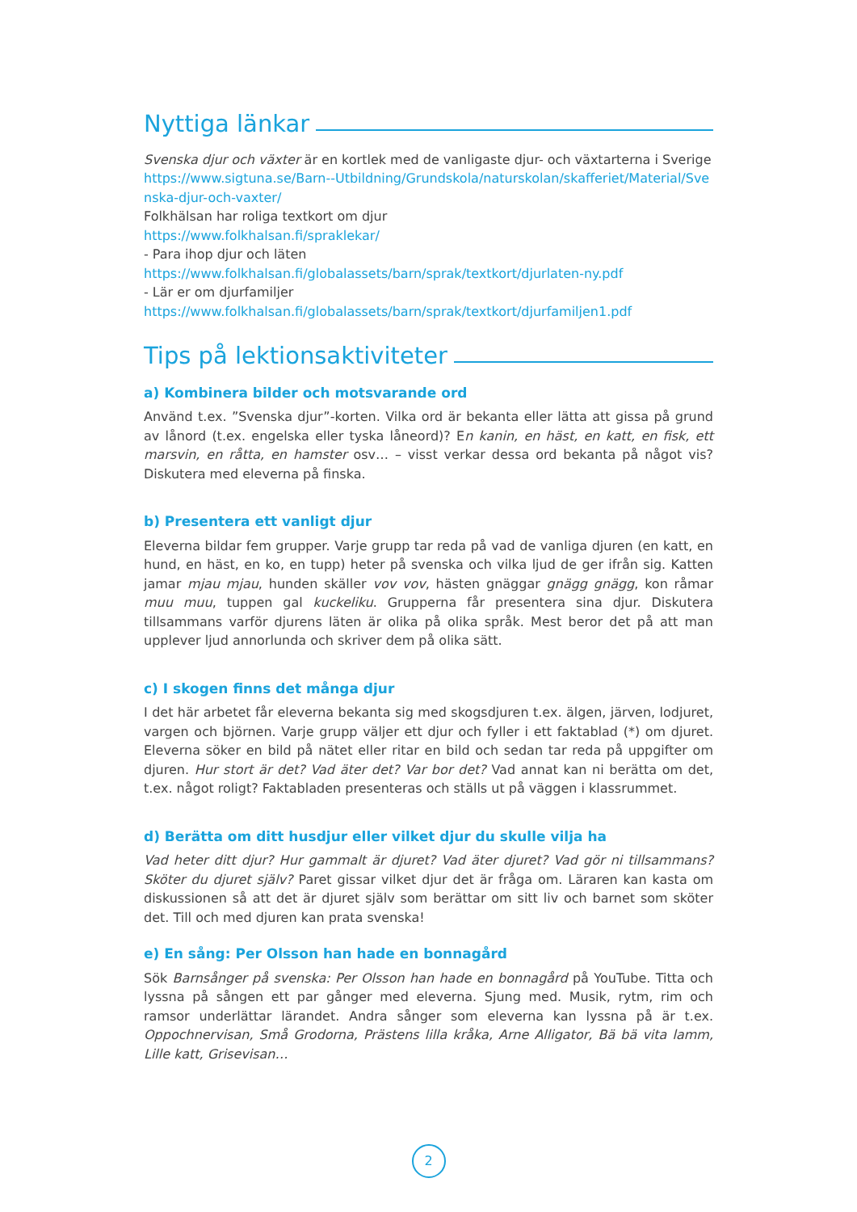Nyttiga länkar
Svenska djur och växter är en kortlek med de vanligaste djur- och växtarterna i Sverige
https://www.sigtuna.se/Barn--Utbildning/Grundskola/naturskolan/skafferiet/Material/Svenska-djur-och-vaxter/
Folkhälsan har roliga textkort om djur
https://www.folkhalsan.fi/spraklekar/
- Para ihop djur och läten
https://www.folkhalsan.fi/globalassets/barn/sprak/textkort/djurlaten-ny.pdf
- Lär er om djurfamiljer
https://www.folkhalsan.fi/globalassets/barn/sprak/textkort/djurfamiljen1.pdf
Tips på lektionsaktiviteter
a) Kombinera bilder och motsvarande ord
Använd t.ex. ”Svenska djur”-korten. Vilka ord är bekanta eller lätta att gissa på grund av lånord (t.ex. engelska eller tyska låneord)? En kanin, en häst, en katt, en fisk, ett marsvin, en råtta, en hamster osv… – visst verkar dessa ord bekanta på något vis? Diskutera med eleverna på finska.
b) Presentera ett vanligt djur
Eleverna bildar fem grupper. Varje grupp tar reda på vad de vanliga djuren (en katt, en hund, en häst, en ko, en tupp) heter på svenska och vilka ljud de ger ifrån sig. Katten jamar mjau mjau, hunden skäller vov vov, hästen gnäggar gnägg gnägg, kon råmar muu muu, tuppen gal kuckeliku. Grupperna får presentera sina djur. Diskutera tillsammans varför djurens läten är olika på olika språk. Mest beror det på att man upplever ljud annorlunda och skriver dem på olika sätt.
c) I skogen finns det många djur
I det här arbetet får eleverna bekanta sig med skogsdjuren t.ex. älgen, järven, lodjuret, vargen och björnen. Varje grupp väljer ett djur och fyller i ett faktablad (*) om djuret. Eleverna söker en bild på nätet eller ritar en bild och sedan tar reda på uppgifter om djuren. Hur stort är det? Vad äter det? Var bor det? Vad annat kan ni berätta om det, t.ex. något roligt? Faktabladen presenteras och ställs ut på väggen i klassrummet.
d) Berätta om ditt husdjur eller vilket djur du skulle vilja ha
Vad heter ditt djur? Hur gammalt är djuret? Vad äter djuret? Vad gör ni tillsammans? Sköter du djuret själv? Paret gissar vilket djur det är fråga om. Läraren kan kasta om diskussionen så att det är djuret själv som berättar om sitt liv och barnet som sköter det. Till och med djuren kan prata svenska!
e) En sång: Per Olsson han hade en bonnagård
Sök Barnsånger på svenska: Per Olsson han hade en bonnagård på YouTube. Titta och lyssna på sången ett par gånger med eleverna. Sjung med. Musik, rytm, rim och ramsor underlättar lärandet. Andra sånger som eleverna kan lyssna på är t.ex. Oppochnervisan, Små Grodorna, Prästens lilla kråka, Arne Alligator, Bä bä vita lamm, Lille katt, Grisevisan…
2